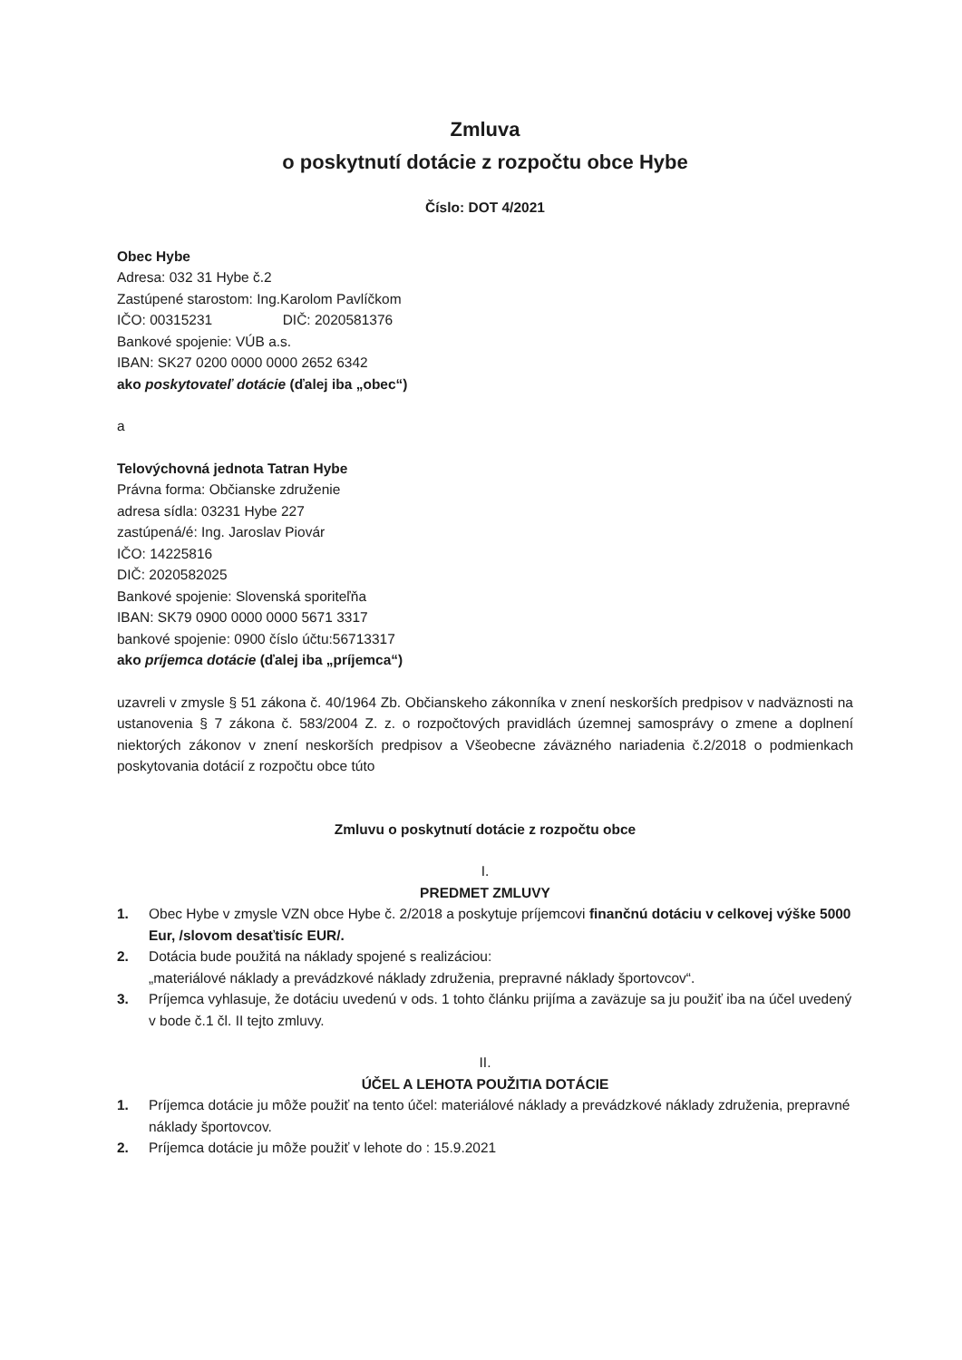Zmluva
o poskytnutí dotácie z rozpočtu obce Hybe
Číslo: DOT 4/2021
Obec Hybe
Adresa: 032 31 Hybe č.2
Zastúpené starostom: Ing.Karolom Pavlíčkom
IČO: 00315231 DIČ: 2020581376
Bankové spojenie: VÚB a.s.
IBAN: SK27 0200 0000 0000 2652 6342
ako poskytovateľ dotácie (ďalej iba „obec“)
a
Telovýchovná jednota Tatran Hybe
Právna forma: Občianske združenie
adresa sídla: 03231 Hybe 227
zastúpená/é: Ing. Jaroslav Piovár
IČO: 14225816
DIČ: 2020582025
Bankové spojenie: Slovenská sporiteľňa
IBAN: SK79 0900 0000 0000 5671 3317
bankové spojenie: 0900 číslo účtu:56713317
ako príjemca dotácie (ďalej iba „príjemca“)
uzavreli v zmysle § 51 zákona č. 40/1964 Zb. Občianskeho zákonníka v znení neskorších predpisov v nadväznosti na ustanovenia § 7 zákona č. 583/2004 Z. z. o rozpočtových pravidlách územnej samosprávy o zmene a doplnení niektorých zákonov v znení neskorších predpisov a Všeobecne záväzného nariadenia č.2/2018 o podmienkach poskytovania dotácií z rozpočtu obce túto
Zmluvu o poskytnutí dotácie z rozpočtu obce
I.
PREDMET ZMLUVY
1. Obec Hybe v zmysle VZN obce Hybe č. 2/2018 a poskytuje príjemcovi finančnú dotáciu v celkovej výške 5000 Eur, /slovom desaťtisíc EUR/.
2. Dotácia bude použitá na náklady spojené s realizáciou:
„materiálové náklady a prevádzkové náklady združenia, prepravné náklady športovcov“.
3. Príjemca vyhlasuje, že dotáciu uvedenú v ods. 1 tohto článku prijíma a zaväzuje sa ju použiť iba na účel uvedený v bode č.1 čl. II tejto zmluvy.
II.
ÚČEL A LEHOTA POUŽITIA DOTÁCIE
1. Príjemca dotácie ju môže použiť na tento účel: materiálové náklady a prevádzkové náklady združenia, prepravné náklady športovcov.
2. Príjemca dotácie ju môže použiť v lehote do : 15.9.2021